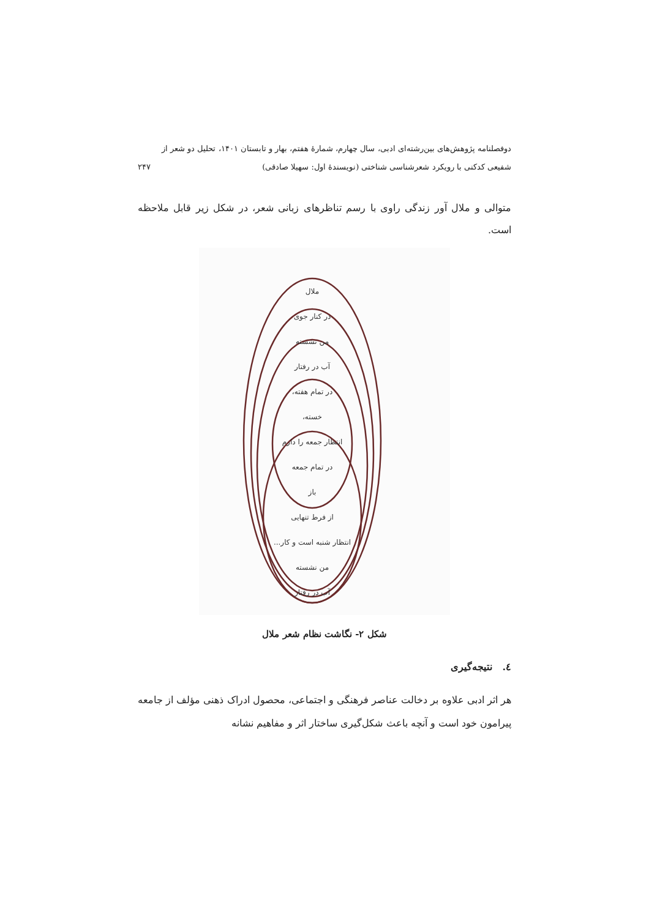دوفصلنامه پژوهش‌های بین‌رشته‌ای ادبی، سال چهارم، شمارهٔ هفتم، بهار و تابستان ۱۴۰۱، تحلیل دو شعر از
شفیعی کدکنی با رویکرد شعرشناسی شناختی (نویسندهٔ اول: سهیلا صادقی) ۲۴۷
متوالی و ملال آور زندگی راوی با رسم تناظرهای زبانی شعر، در شکل زیر قابل ملاحظه است.
ملال
در کنار جوی
من نشسته
آب در رفتار
در تمام هفته،
خسته،
انتظار جمعه را دارم
در تمام جمعه
باز
از فرط تنهایی
انتظار شنبه است و کار...
من نشسته
آب در رفتار
شکل ۲- نگاشت نظام شعر ملال
٤. نتیجه‌گیری
هر اثر ادبی علاوه بر دخالت عناصر فرهنگی و اجتماعی، محصول ادراک ذهنی مؤلف از جامعه پیرامون خود است و آنچه باعث شکل‌گیری ساختار اثر و مفاهیم نشانه